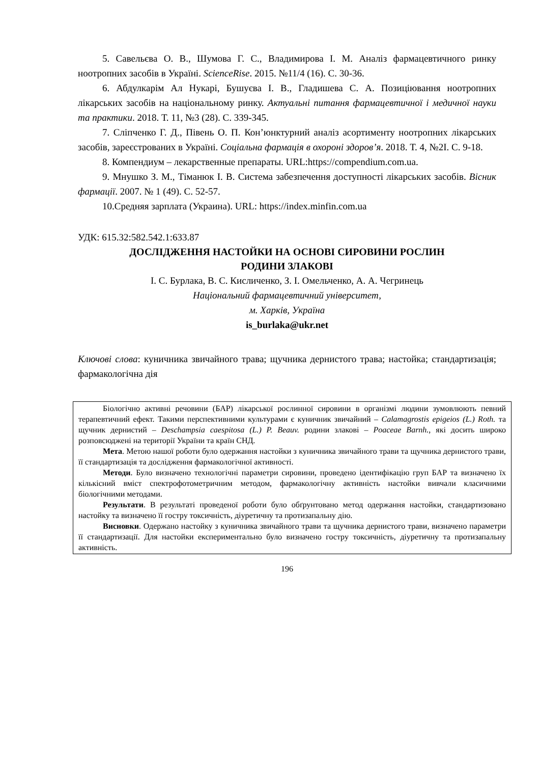5. Савельєва О. В., Шумова Г. С., Владимирова І. М. Аналіз фармацевтичного ринку ноотропних засобів в Україні. ScienceRise. 2015. №11/4 (16). С. 30-36.
6. Абдулкарім Ал Нукарі, Бушуєва І. В., Гладишева С. А. Позиціювання ноотропних лікарських засобів на національному ринку. Актуальні питання фармацевтичної і медичної науки та практики. 2018. Т. 11, №3 (28). С. 339-345.
7. Сліпченко Г. Д., Півень О. П. Кон’юнктурний аналіз асортименту ноотропних лікарських засобів, зареєстрованих в Україні. Соціальна фармація в охороні здоров’я. 2018. Т. 4, №2І. С. 9-18.
8. Компендиум – лекарственные препараты. URL:https://compendium.com.ua.
9. Мнушко З. М., Тіманюк І. В. Система забезпечення доступності лікарських засобів. Вісник фармації. 2007. № 1 (49). С. 52-57.
10.Средняя зарплата (Украина). URL: https://index.minfin.com.ua
УДК: 615.32:582.542.1:633.87
ДОСЛІДЖЕННЯ НАСТОЙКИ НА ОСНОВІ СИРОВИНИ РОСЛИН
РОДИНИ ЗЛАКОВІ
І. С. Бурлака, В. С. Кисличенко, З. І. Омельченко, А. А. Чегринець
Національний фармацевтичний університет,
м. Харків, Україна
is_burlaka@ukr.net
Ключові слова: куничника звичайного трава; щучника дернистого трава; настойка; стандартизація; фармакологічна дія
Біологічно активні речовини (БАР) лікарської рослинної сировини в організмі людини зумовлюють певний терапевтичний ефект. Такими перспективними культурами є куничник звичайний – Calamagrostis epigeios (L.) Roth. та щучник дернистий – Deschampsia caespitosa (L.) P. Beauv. родини злакові – Poaceae Barnh., які досить широко розповсюджені на території України та країн СНД.
Мета. Метою нашої роботи було одержання настойки з куничника звичайного трави та щучника дернистого трави, її стандартизація та дослідження фармакологічної активності.
Методи. Було визначено технологічні параметри сировини, проведено ідентифікацію груп БАР та визначено їх кількісний вміст спектрофотометричним методом, фармакологічну активність настойки вивчали класичними біологічними методами.
Результати. В результаті проведеної роботи було обґрунтовано метод одержання настойки, стандартизовано настойку та визначено її гостру токсичність, діуретичну та протизапальну дію.
Висновки. Одержано настойку з куничника звичайного трави та щучника дернистого трави, визначено параметри її стандартизації. Для настойки експериментально було визначено гостру токсичність, діуретичну та протизапальну активність.
196